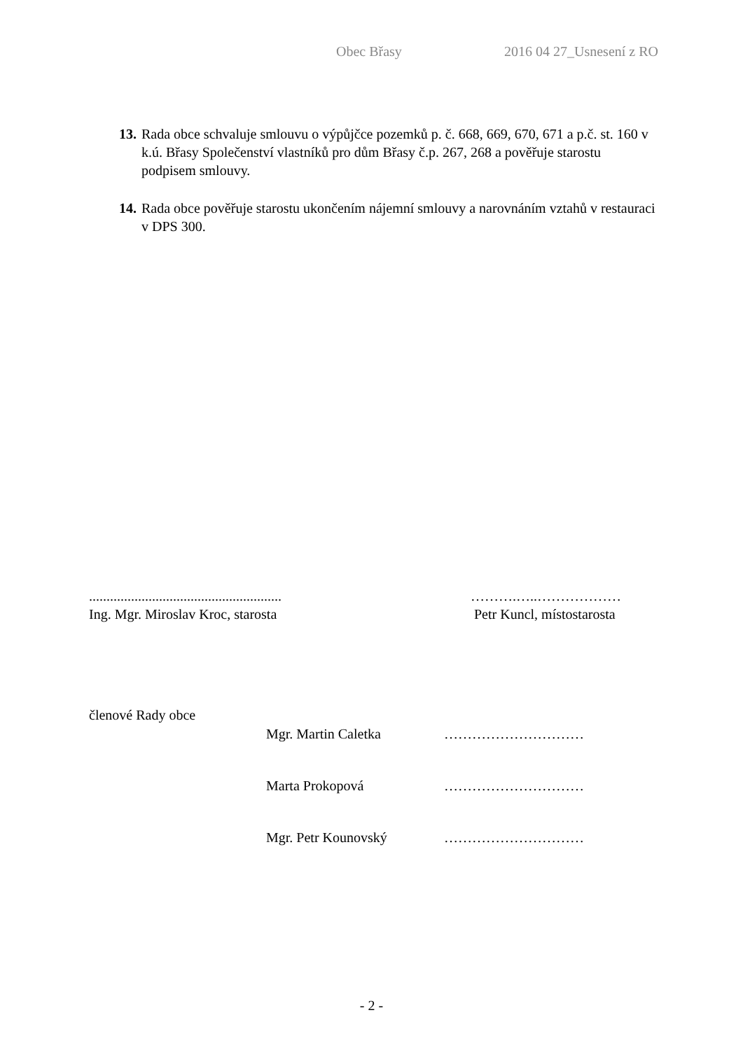Obec Břasy 2016 04 27_Usnesení z RO
13. Rada obce schvaluje smlouvu o výpůjčce pozemků p. č. 668, 669, 670, 671 a p.č. st. 160 v k.ú. Břasy Společenství vlastníků pro dům Břasy č.p. 267, 268 a pověřuje starostu podpisem smlouvy.
14. Rada obce pověřuje starostu ukončením nájemní smlouvy a narovnáním vztahů v restauraci v DPS 300.
.......................................................
Ing. Mgr. Miroslav Kroc, starosta
……….…..………………
Petr Kuncl, místostarosta
členové Rady obce
Mgr. Martin Caletka …………………………
Marta Prokopová …………………………
Mgr. Petr Kounovský …………………………
- 2 -